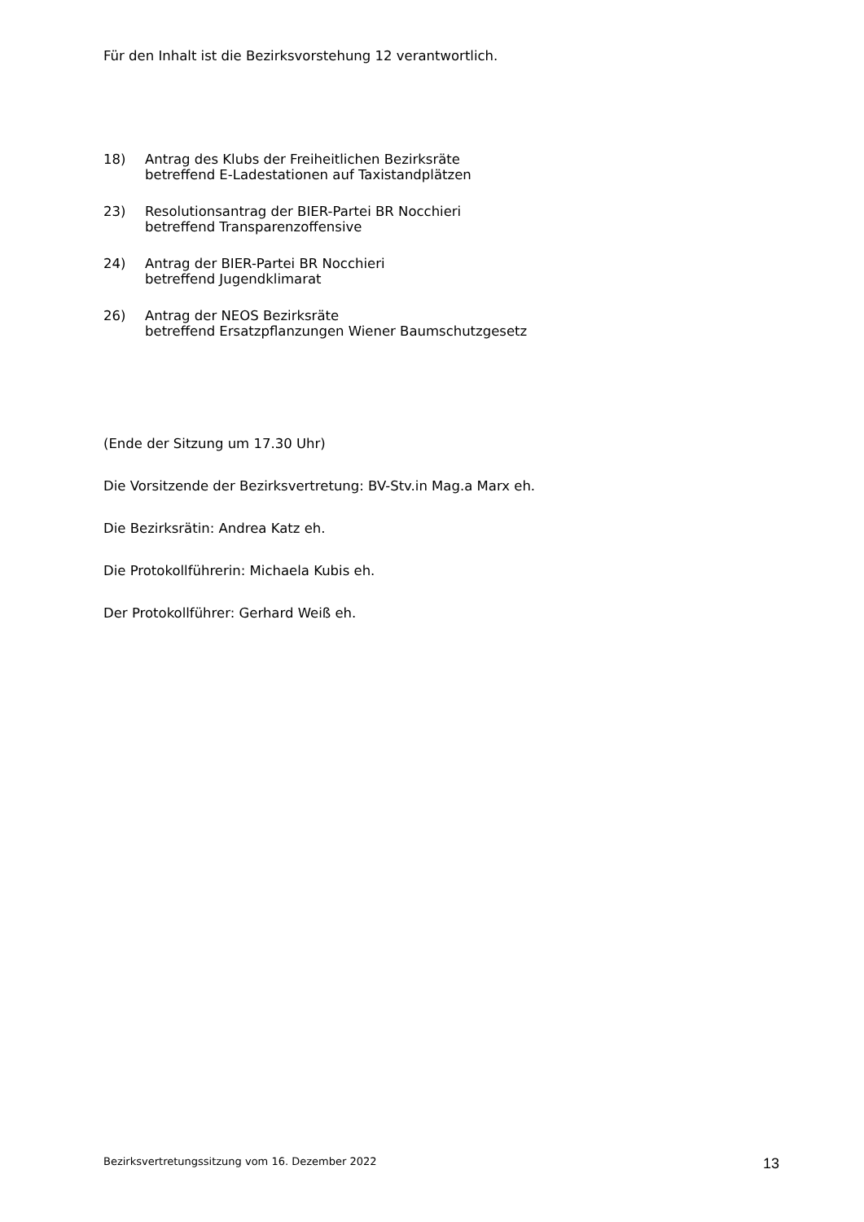Für den Inhalt ist die Bezirksvorstehung 12 verantwortlich.
18) Antrag des Klubs der Freiheitlichen Bezirksräte
betreffend E-Ladestationen auf Taxistandplätzen
23) Resolutionsantrag der BIER-Partei BR Nocchieri
betreffend Transparenzoffensive
24) Antrag der BIER-Partei BR Nocchieri
betreffend Jugendklimarat
26) Antrag der NEOS Bezirksräte
betreffend Ersatzpflanzungen Wiener Baumschutzgesetz
(Ende der Sitzung um 17.30 Uhr)
Die Vorsitzende der Bezirksvertretung: BV-Stv.in Mag.a Marx eh.
Die Bezirksrätin: Andrea Katz eh.
Die Protokollführerin: Michaela Kubis eh.
Der Protokollführer: Gerhard Weiß eh.
Bezirksvertretungssitzung vom 16. Dezember 2022 13